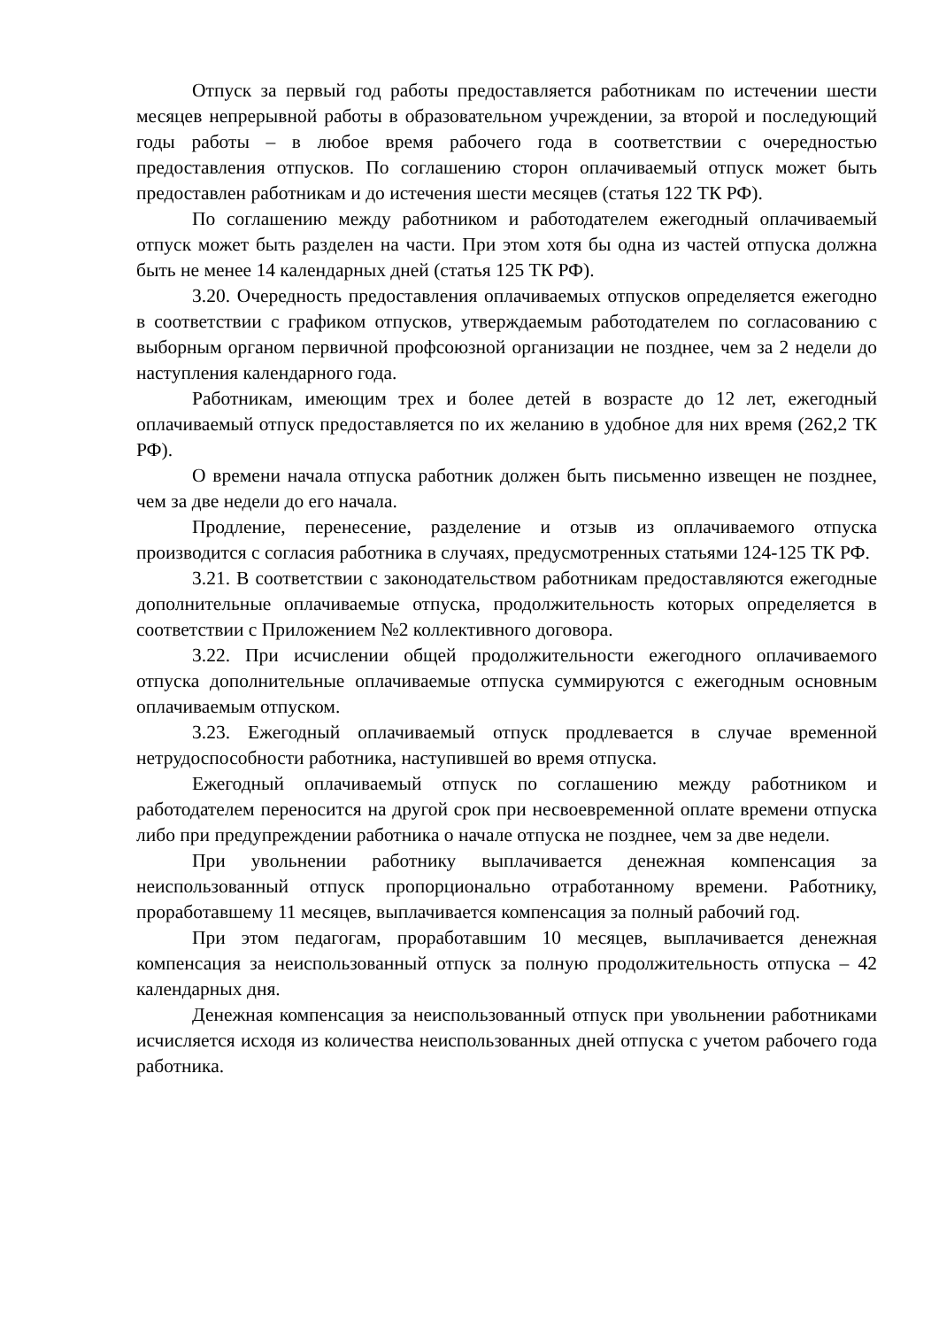Отпуск за первый год работы предоставляется работникам по истечении шести месяцев непрерывной работы в образовательном учреждении, за второй и последующий годы работы – в любое время рабочего года в соответствии с очередностью предоставления отпусков. По соглашению сторон оплачиваемый отпуск может быть предоставлен работникам и до истечения шести месяцев (статья 122 ТК РФ).
По соглашению между работником и работодателем ежегодный оплачиваемый отпуск может быть разделен на части. При этом хотя бы одна из частей отпуска должна быть не менее 14 календарных дней (статья 125 ТК РФ).
3.20. Очередность предоставления оплачиваемых отпусков определяется ежегодно в соответствии с графиком отпусков, утверждаемым работодателем по согласованию с выборным органом первичной профсоюзной организации не позднее, чем за 2 недели до наступления календарного года.
Работникам, имеющим трех и более детей в возрасте до 12 лет, ежегодный оплачиваемый отпуск предоставляется по их желанию в удобное для них время (262,2 ТК РФ).
О времени начала отпуска работник должен быть письменно извещен не позднее, чем за две недели до его начала.
Продление, перенесение, разделение и отзыв из оплачиваемого отпуска производится с согласия работника в случаях, предусмотренных статьями 124-125 ТК РФ.
3.21. В соответствии с законодательством работникам предоставляются ежегодные дополнительные оплачиваемые отпуска, продолжительность которых определяется в соответствии с Приложением №2 коллективного договора.
3.22. При исчислении общей продолжительности ежегодного оплачиваемого отпуска дополнительные оплачиваемые отпуска суммируются с ежегодным основным оплачиваемым отпуском.
3.23. Ежегодный оплачиваемый отпуск продлевается в случае временной нетрудоспособности работника, наступившей во время отпуска.
Ежегодный оплачиваемый отпуск по соглашению между работником и работодателем переносится на другой срок при несвоевременной оплате времени отпуска либо при предупреждении работника о начале отпуска не позднее, чем за две недели.
При увольнении работнику выплачивается денежная компенсация за неиспользованный отпуск пропорционально отработанному времени. Работнику, проработавшему 11 месяцев, выплачивается компенсация за полный рабочий год.
При этом педагогам, проработавшим 10 месяцев, выплачивается денежная компенсация за неиспользованный отпуск за полную продолжительность отпуска – 42 календарных дня.
Денежная компенсация за неиспользованный отпуск при увольнении работниками исчисляется исходя из количества неиспользованных дней отпуска с учетом рабочего года работника.